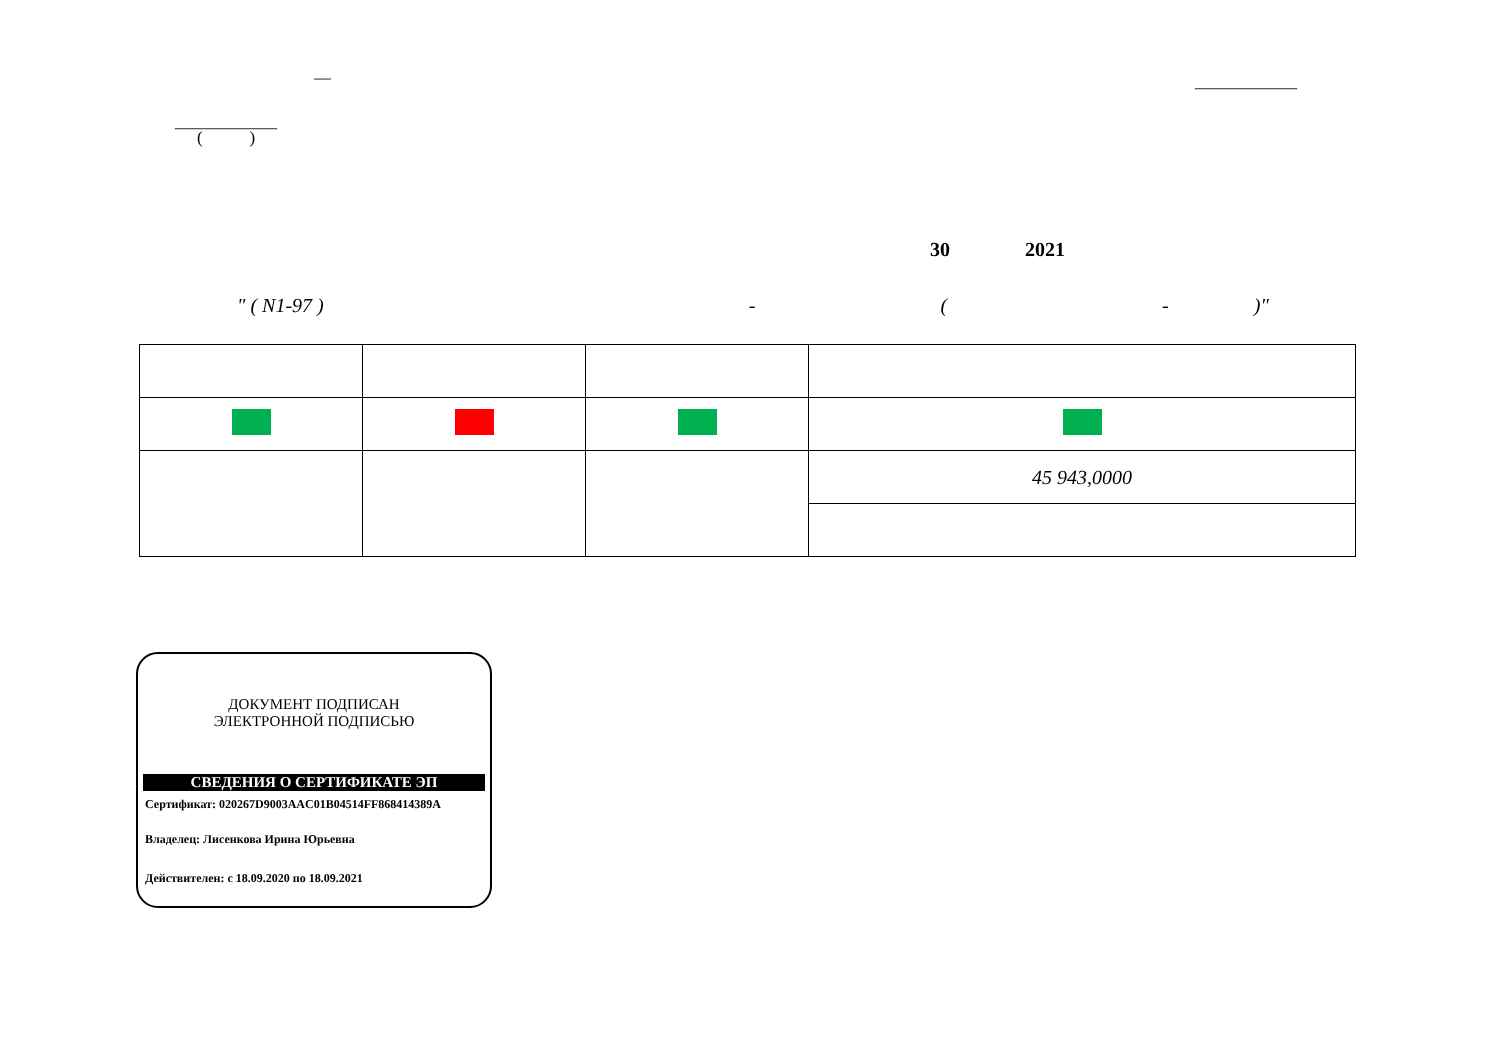— ____________
____________
( )
30 2021
" ( N1-97 ) - ( - )"
| | | | 45 943,0000 |
ДОКУМЕНТ ПОДПИСАН
ЭЛЕКТРОННОЙ ПОДПИСЬЮ
СВЕДЕНИЯ О СЕРТИФИКАТЕ ЭП
Сертификат: 020267D9003AAC01B04514FF868414389A
Владелец: Лисенкова Ирина Юрьевна
Действителен: с 18.09.2020 по 18.09.2021